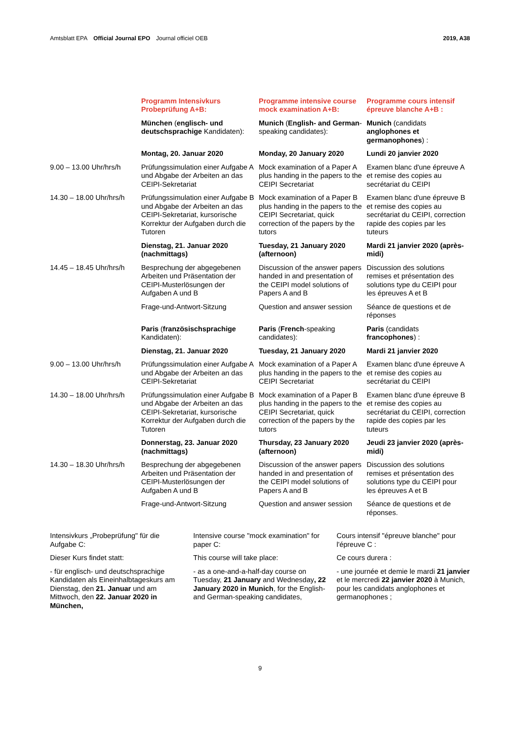Amtsblatt EPA Official Journal EPO Journal officiel OEB
2019, A38
| | Programm Intensivkurs Probeprüfung A+B: | Programme intensive course mock examination A+B: | Programme cours intensif épreuve blanche A+B : |
| | München ( englisch- und deutschsprachige Kandidaten): | Munich ( English- and German -speaking candidates): | Munich (candidats anglophones et germanophones ) : |
| | Montag, 20. Januar 2020 | Monday, 20 January 2020 | Lundi 20 janvier 2020 |
| 9.00 – 13.00 Uhr/hrs/h | Prüfungssimulation einer Aufgabe A und Abgabe der Arbeiten an das CEIPI-Sekretariat | Mock examination of a Paper A plus handing in the papers to the CEIPI Secretariat | Examen blanc d'une épreuve A et remise des copies au secrétariat du CEIPI |
| 14.30 – 18.00 Uhr/hrs/h | Prüfungssimulation einer Aufgabe B und Abgabe der Arbeiten an das CEIPI-Sekretariat, kursorische Korrektur der Aufgaben durch die Tutoren | Mock examination of a Paper B plus handing in the papers to the CEIPI Secretariat, quick correction of the papers by the tutors | Examen blanc d'une épreuve B et remise des copies au secrétariat du CEIPI, correction rapide des copies par les tuteurs |
| | Dienstag, 21. Januar 2020 (nachmittags) | Tuesday, 21 January 2020 (afternoon) | Mardi 21 janvier 2020 (après-midi) |
| 14.45 – 18.45 Uhr/hrs/h | Besprechung der abgegebenen Arbeiten und Präsentation der CEIPI-Musterlösungen der Aufgaben A und B | Discussion of the answer papers handed in and presentation of the CEIPI model solutions of Papers A and B | Discussion des solutions remises et présentation des solutions type du CEIPI pour les épreuves A et B |
| | Frage-und-Antwort-Sitzung | Question and answer session | Séance de questions et de réponses |
| | Paris ( französischsprachige Kandidaten): | Paris ( French -speaking candidates): | Paris (candidats francophones ) : |
| | Dienstag, 21. Januar 2020 | Tuesday, 21 January 2020 | Mardi 21 janvier 2020 |
| 9.00 – 13.00 Uhr/hrs/h | Prüfungssimulation einer Aufgabe A und Abgabe der Arbeiten an das CEIPI-Sekretariat | Mock examination of a Paper A plus handing in the papers to the CEIPI Secretariat | Examen blanc d'une épreuve A et remise des copies au secrétariat du CEIPI |
| 14.30 – 18.00 Uhr/hrs/h | Prüfungssimulation einer Aufgabe B und Abgabe der Arbeiten an das CEIPI-Sekretariat, kursorische Korrektur der Aufgaben durch die Tutoren | Mock examination of a Paper B plus handing in the papers to the CEIPI Secretariat, quick correction of the papers by the tutors | Examen blanc d'une épreuve B et remise des copies au secrétariat du CEIPI, correction rapide des copies par les tuteurs |
| | Donnerstag, 23. Januar 2020 (nachmittags) | Thursday, 23 January 2020 (afternoon) | Jeudi 23 janvier 2020 (après-midi) |
| 14.30 – 18.30 Uhr/hrs/h | Besprechung der abgegebenen Arbeiten und Präsentation der CEIPI-Musterlösungen der Aufgaben A und B | Discussion of the answer papers handed in and presentation of the CEIPI model solutions of Papers A and B | Discussion des solutions remises et présentation des solutions type du CEIPI pour les épreuves A et B |
| | Frage-und-Antwort-Sitzung | Question and answer session | Séance de questions et de réponses. |
Intensivkurs „Probeprüfung" für die Aufgabe C:
Dieser Kurs findet statt:
- für englisch- und deutschsprachige Kandidaten als Eineinhalbtageskurs am Dienstag, den 21. Januar und am Mittwoch, den 22. Januar 2020 in München,
Intensive course "mock examination" for paper C:
This course will take place:
- as a one-and-a-half-day course on Tuesday, 21 January and Wednesday, 22 January 2020 in Munich, for the English- and German-speaking candidates,
Cours intensif "épreuve blanche" pour l'épreuve C :
Ce cours durera :
- une journée et demie le mardi 21 janvier et le mercredi 22 janvier 2020 à Munich, pour les candidats anglophones et germanophones ;
9